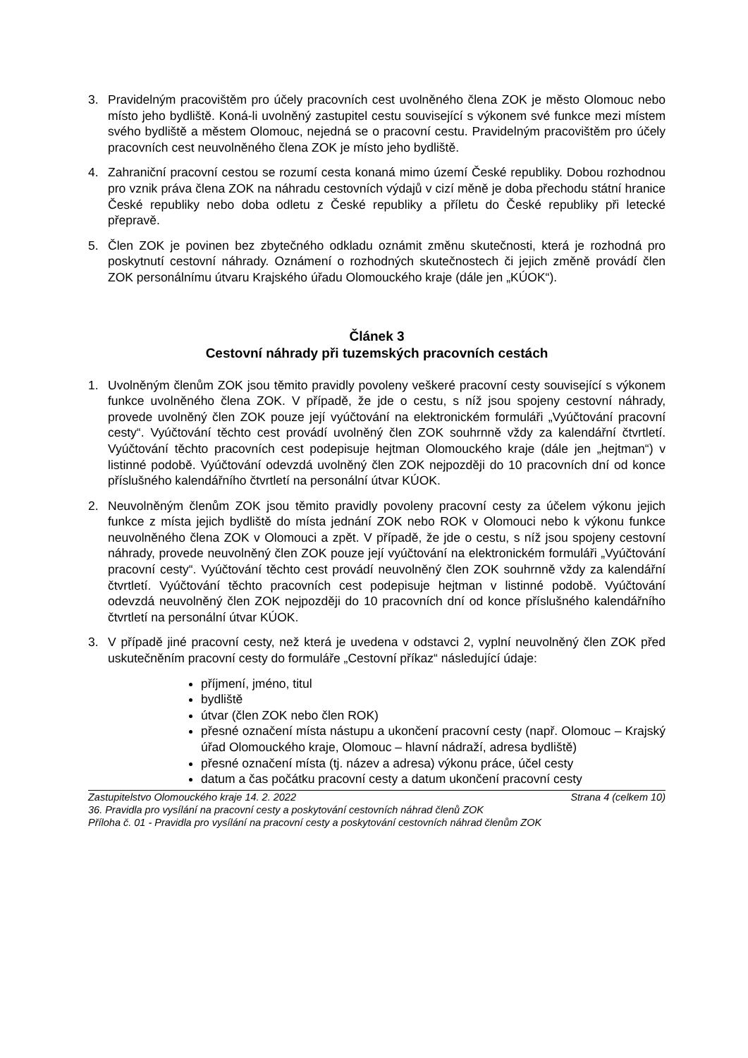3. Pravidelným pracovištěm pro účely pracovních cest uvolněného člena ZOK je město Olomouc nebo místo jeho bydliště. Koná-li uvolněný zastupitel cestu související s výkonem své funkce mezi místem svého bydliště a městem Olomouc, nejedná se o pracovní cestu. Pravidelným pracovištěm pro účely pracovních cest neuvolněného člena ZOK je místo jeho bydliště.
4. Zahraniční pracovní cestou se rozumí cesta konaná mimo území České republiky. Dobou rozhodnou pro vznik práva člena ZOK na náhradu cestovních výdajů v cizí měně je doba přechodu státní hranice České republiky nebo doba odletu z České republiky a příletu do České republiky při letecké přepravě.
5. Člen ZOK je povinen bez zbytečného odkladu oznámit změnu skutečnosti, která je rozhodná pro poskytnutí cestovní náhrady. Oznámení o rozhodných skutečnostech či jejich změně provádí člen ZOK personálnímu útvaru Krajského úřadu Olomouckého kraje (dále jen „KÚOK“).
Článek 3
Cestovní náhrady při tuzemských pracovních cestách
1. Uvolněným členům ZOK jsou těmito pravidly povoleny veškeré pracovní cesty související s výkonem funkce uvolněného člena ZOK. V případě, že jde o cestu, s níž jsou spojeny cestovní náhrady, provede uvolněný člen ZOK pouze její vyúčtování na elektronickém formuláři „Vyúčtování pracovní cesty“. Vyúčtování těchto cest provádí uvolněný člen ZOK souhrnně vždy za kalendářní čtvrtletí. Vyúčtování těchto pracovních cest podepisuje hejtman Olomouckého kraje (dále jen „hejtman“) v listinné podobě. Vyúčtování odevzdá uvolněný člen ZOK nejpozději do 10 pracovních dní od konce příslušného kalendářního čtvrtletí na personální útvar KÚOK.
2. Neuvolněným členům ZOK jsou těmito pravidly povoleny pracovní cesty za účelem výkonu jejich funkce z místa jejich bydliště do místa jednání ZOK nebo ROK v Olomouci nebo k výkonu funkce neuvolněného člena ZOK v Olomouci a zpět. V případě, že jde o cestu, s níž jsou spojeny cestovní náhrady, provede neuvolněný člen ZOK pouze její vyúčtování na elektronickém formuláři „Vyúčtování pracovní cesty“. Vyúčtování těchto cest provádí neuvolněný člen ZOK souhrnně vždy za kalendářní čtvrtletí. Vyúčtování těchto pracovních cest podepisuje hejtman v listinné podobě. Vyúčtování odevzdá neuvolněný člen ZOK nejpozději do 10 pracovních dní od konce příslušného kalendářního čtvrtletí na personální útvar KÚOK.
3. V případě jiné pracovní cesty, než která je uvedena v odstavci 2, vyplní neuvolněný člen ZOK před uskutečněním pracovní cesty do formuláře „Cestovní příkaz“ následující údaje:
příjmení, jméno, titul
bydliště
útvar (člen ZOK nebo člen ROK)
přesné označení místa nástupu a ukončení pracovní cesty (např. Olomouc – Krajský úřad Olomouckého kraje, Olomouc – hlavní nádraží, adresa bydliště)
přesné označení místa (tj. název a adresa) výkonu práce, účel cesty
datum a čas počátku pracovní cesty a datum ukončení pracovní cesty
Zastupitelstvo Olomouckého kraje 14. 2. 2022 Strana 4 (celkem 10)
36. Pravidla pro vysílání na pracovní cesty a poskytování cestovních náhrad členů ZOK
Příloha č. 01 - Pravidla pro vysílání na pracovní cesty a poskytování cestovních náhrad členům ZOK